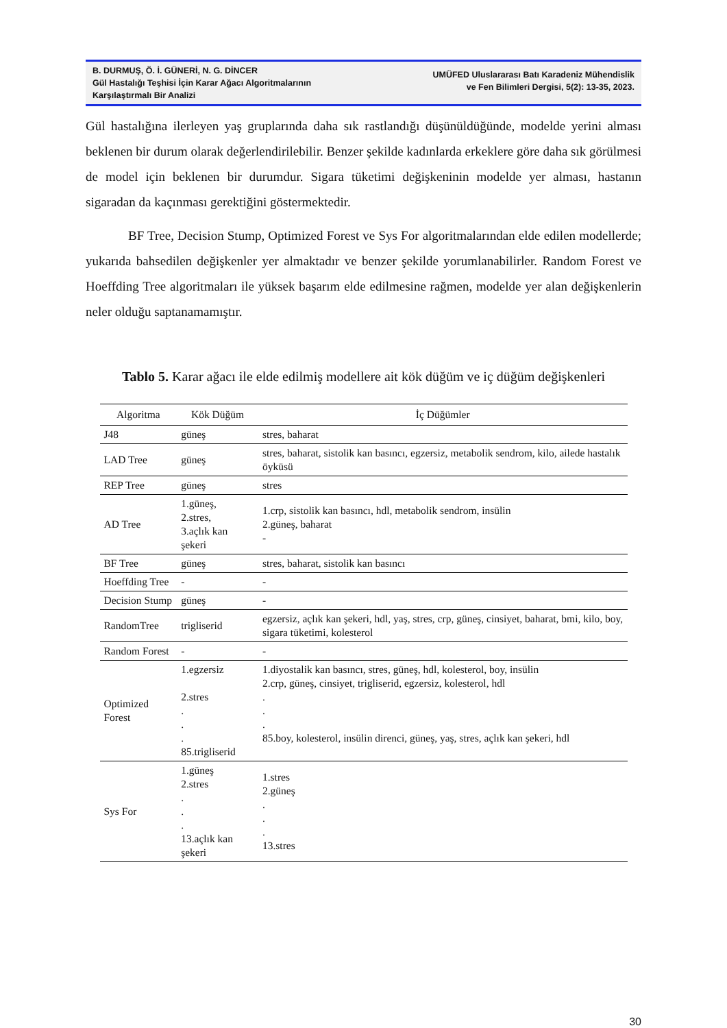B. DURMUŞ, Ö. İ. GÜNERİ, N. G. DİNCER
Gül Hastalığı Teşhisi İçin Karar Ağacı Algoritmalarının
Karşılaştırmalı Bir Analizi
UMÜFED Uluslararası Batı Karadeniz Mühendislik
ve Fen Bilimleri Dergisi, 5(2): 13-35, 2023.
Gül hastalığına ilerleyen yaş gruplarında daha sık rastlandığı düşünüldüğünde, modelde yerini alması beklenen bir durum olarak değerlendirilebilir. Benzer şekilde kadınlarda erkeklere göre daha sık görülmesi de model için beklenen bir durumdur. Sigara tüketimi değişkeninin modelde yer alması, hastanın sigaradan da kaçınması gerektiğini göstermektedir.
BF Tree, Decision Stump, Optimized Forest ve Sys For algoritmalarından elde edilen modellerde; yukarıda bahsedilen değişkenler yer almaktadır ve benzer şekilde yorumlanabilirler. Random Forest ve Hoeffding Tree algoritmaları ile yüksek başarım elde edilmesine rağmen, modelde yer alan değişkenlerin neler olduğu saptanamamıştır.
Tablo 5. Karar ağacı ile elde edilmiş modellere ait kök düğüm ve iç düğüm değişkenleri
| Algoritma | Kök Düğüm | İç Düğümler |
| --- | --- | --- |
| J48 | güneş | stres, baharat |
| LAD Tree | güneş | stres, baharat, sistolik kan basıncı, egzersiz, metabolik sendrom, kilo, ailede hastalık öyküsü |
| REP Tree | güneş | stres |
| AD Tree | 1.güneş, 2.stres, 3.açlık kan şekeri | 1.crp, sistolik kan basıncı, hdl, metabolik sendrom, insülin 2.güneş, baharat - |
| BF Tree | güneş | stres, baharat, sistolik kan basıncı |
| Hoeffding Tree | - | - |
| Decision Stump | güneş | - |
| RandomTree | trigliserid | egzersiz, açlık kan şekeri, hdl, yaş, stres, crp, güneş, cinsiyet, baharat, bmi, kilo, boy, sigara tüketimi, kolesterol |
| Random Forest | - | - |
| Optimized Forest | 1.egzersiz 2.stres . . . 85.trigliserid | 1.diyostalik kan basıncı, stres, güneş, hdl, kolesterol, boy, insülin 2.crp, güneş, cinsiyet, trigliserid, egzersiz, kolesterol, hdl . . . 85.boy, kolesterol, insülin direnci, güneş, yaş, stres, açlık kan şekeri, hdl |
| Sys For | 1.güneş 2.stres . . . 13.açlık kan şekeri | 1.stres 2.güneş . . . 13.stres |
30